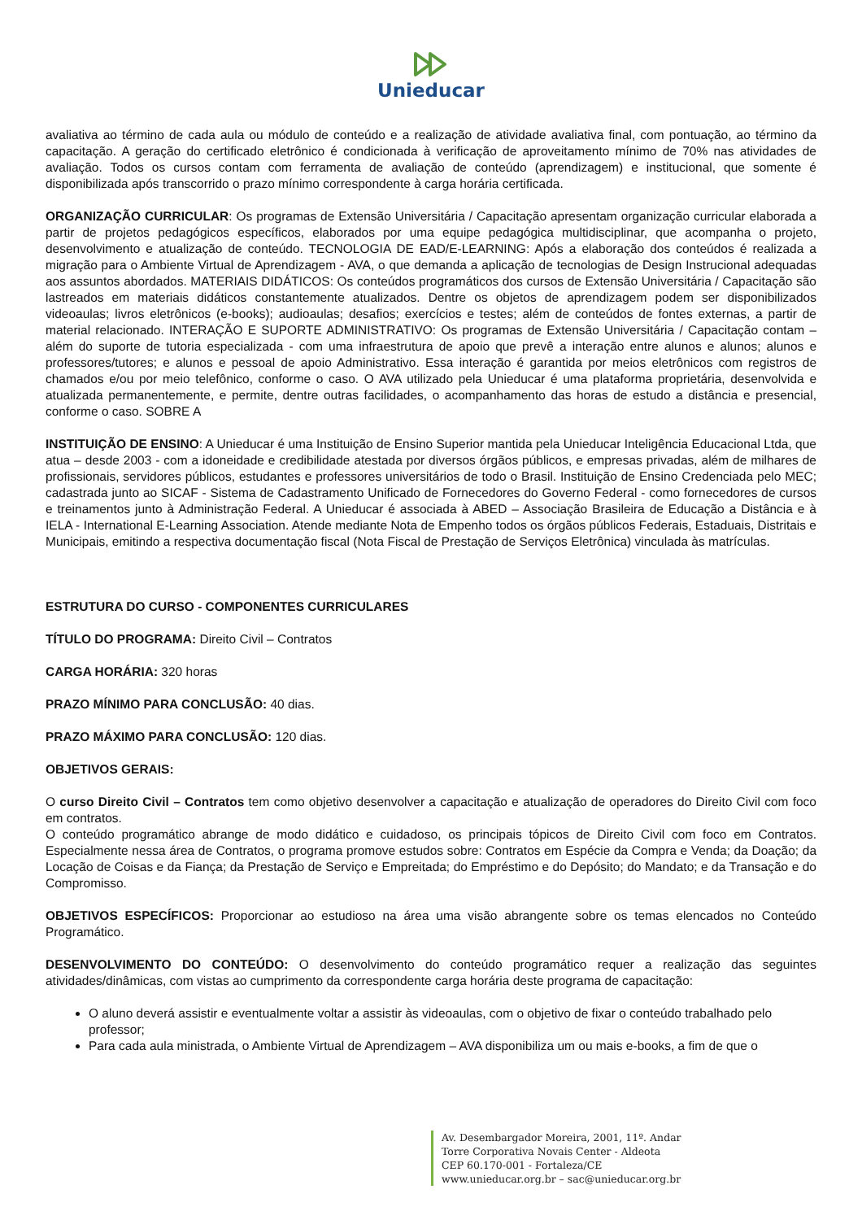Unieducar
avaliativa ao término de cada aula ou módulo de conteúdo e a realização de atividade avaliativa final, com pontuação, ao término da capacitação. A geração do certificado eletrônico é condicionada à verificação de aproveitamento mínimo de 70% nas atividades de avaliação. Todos os cursos contam com ferramenta de avaliação de conteúdo (aprendizagem) e institucional, que somente é disponibilizada após transcorrido o prazo mínimo correspondente à carga horária certificada.
ORGANIZAÇÃO CURRICULAR: Os programas de Extensão Universitária / Capacitação apresentam organização curricular elaborada a partir de projetos pedagógicos específicos, elaborados por uma equipe pedagógica multidisciplinar, que acompanha o projeto, desenvolvimento e atualização de conteúdo. TECNOLOGIA DE EAD/E-LEARNING: Após a elaboração dos conteúdos é realizada a migração para o Ambiente Virtual de Aprendizagem - AVA, o que demanda a aplicação de tecnologias de Design Instrucional adequadas aos assuntos abordados. MATERIAIS DIDÁTICOS: Os conteúdos programáticos dos cursos de Extensão Universitária / Capacitação são lastreados em materiais didáticos constantemente atualizados. Dentre os objetos de aprendizagem podem ser disponibilizados videoaulas; livros eletrônicos (e-books); audioaulas; desafios; exercícios e testes; além de conteúdos de fontes externas, a partir de material relacionado. INTERAÇÃO E SUPORTE ADMINISTRATIVO: Os programas de Extensão Universitária / Capacitação contam – além do suporte de tutoria especializada - com uma infraestrutura de apoio que prevê a interação entre alunos e alunos; alunos e professores/tutores; e alunos e pessoal de apoio Administrativo. Essa interação é garantida por meios eletrônicos com registros de chamados e/ou por meio telefônico, conforme o caso. O AVA utilizado pela Unieducar é uma plataforma proprietária, desenvolvida e atualizada permanentemente, e permite, dentre outras facilidades, o acompanhamento das horas de estudo a distância e presencial, conforme o caso. SOBRE A
INSTITUIÇÃO DE ENSINO: A Unieducar é uma Instituição de Ensino Superior mantida pela Unieducar Inteligência Educacional Ltda, que atua – desde 2003 - com a idoneidade e credibilidade atestada por diversos órgãos públicos, e empresas privadas, além de milhares de profissionais, servidores públicos, estudantes e professores universitários de todo o Brasil. Instituição de Ensino Credenciada pelo MEC; cadastrada junto ao SICAF - Sistema de Cadastramento Unificado de Fornecedores do Governo Federal - como fornecedores de cursos e treinamentos junto à Administração Federal. A Unieducar é associada à ABED – Associação Brasileira de Educação a Distância e à IELA - International E-Learning Association. Atende mediante Nota de Empenho todos os órgãos públicos Federais, Estaduais, Distritais e Municipais, emitindo a respectiva documentação fiscal (Nota Fiscal de Prestação de Serviços Eletrônica) vinculada às matrículas.
ESTRUTURA DO CURSO - COMPONENTES CURRICULARES
TÍTULO DO PROGRAMA: Direito Civil – Contratos
CARGA HORÁRIA: 320 horas
PRAZO MÍNIMO PARA CONCLUSÃO: 40 dias.
PRAZO MÁXIMO PARA CONCLUSÃO: 120 dias.
OBJETIVOS GERAIS:
O curso Direito Civil – Contratos tem como objetivo desenvolver a capacitação e atualização de operadores do Direito Civil com foco em contratos.
O conteúdo programático abrange de modo didático e cuidadoso, os principais tópicos de Direito Civil com foco em Contratos. Especialmente nessa área de Contratos, o programa promove estudos sobre: Contratos em Espécie da Compra e Venda; da Doação; da Locação de Coisas e da Fiança; da Prestação de Serviço e Empreitada; do Empréstimo e do Depósito; do Mandato; e da Transação e do Compromisso.
OBJETIVOS ESPECÍFICOS: Proporcionar ao estudioso na área uma visão abrangente sobre os temas elencados no Conteúdo Programático.
DESENVOLVIMENTO DO CONTEÚDO: O desenvolvimento do conteúdo programático requer a realização das seguintes atividades/dinâmicas, com vistas ao cumprimento da correspondente carga horária deste programa de capacitação:
O aluno deverá assistir e eventualmente voltar a assistir às videoaulas, com o objetivo de fixar o conteúdo trabalhado pelo professor;
Para cada aula ministrada, o Ambiente Virtual de Aprendizagem – AVA disponibiliza um ou mais e-books, a fim de que o
Av. Desembargador Moreira, 2001, 11º. Andar
Torre Corporativa Novais Center - Aldeota
CEP 60.170-001 - Fortaleza/CE
www.unieducar.org.br – sac@unieducar.org.br